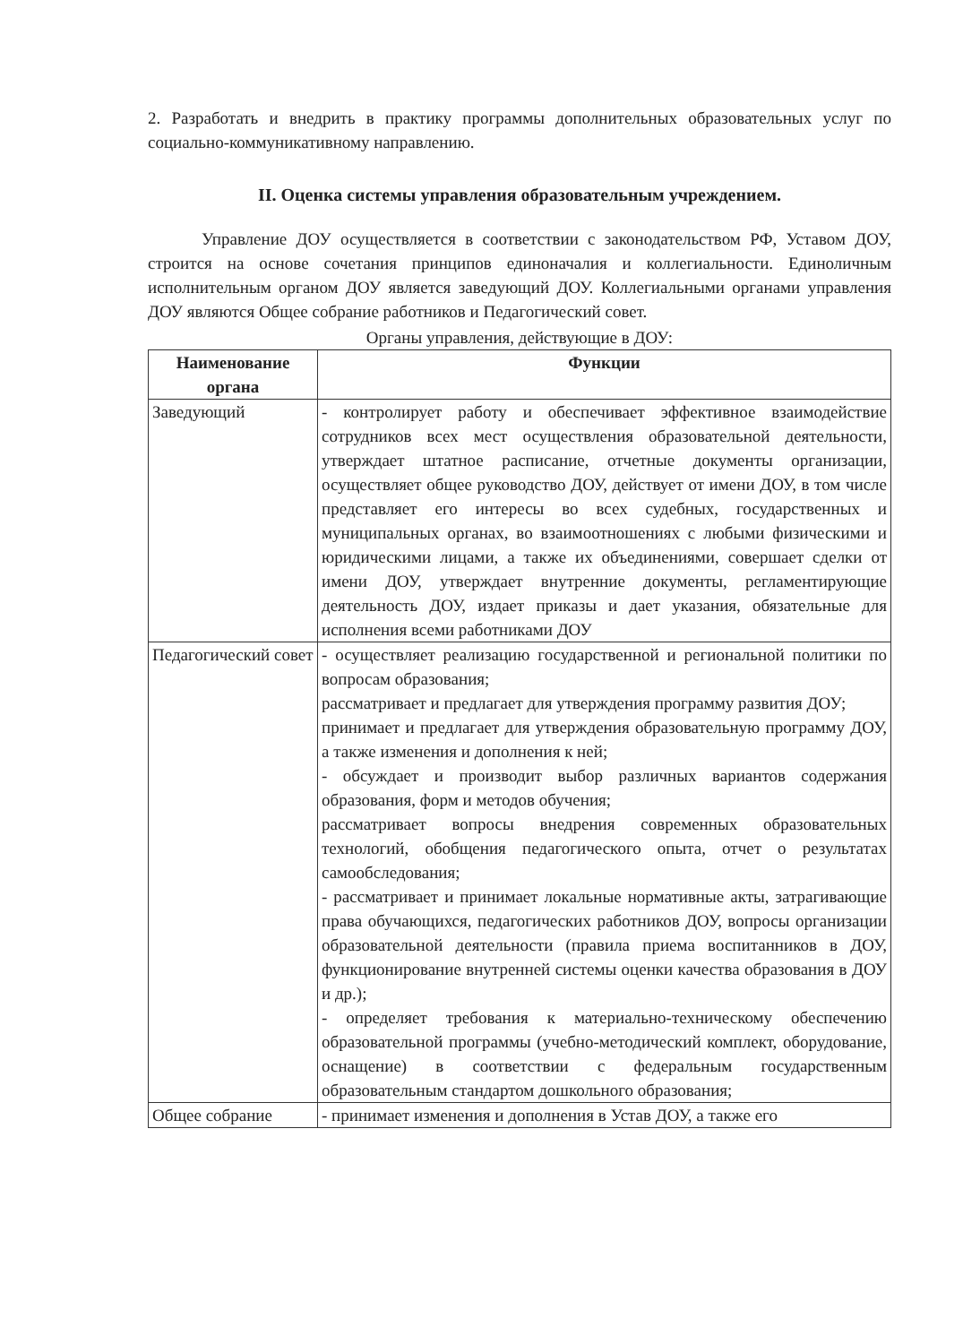2. Разработать и внедрить в практику программы дополнительных образовательных услуг по социально-коммуникативному направлению.
II. Оценка системы управления образовательным учреждением.
Управление ДОУ осуществляется в соответствии с законодательством РФ, Уставом ДОУ, строится на основе сочетания принципов единоначалия и коллегиальности. Единоличным исполнительным органом ДОУ является заведующий ДОУ. Коллегиальными органами управления ДОУ являются Общее собрание работников и Педагогический совет.
Органы управления, действующие в ДОУ:
| Наименование органа | Функции |
| --- | --- |
| Заведующий | - контролирует работу и обеспечивает эффективное взаимодействие сотрудников всех мест осуществления образовательной деятельности, утверждает штатное расписание, отчетные документы организации, осуществляет общее руководство ДОУ, действует от имени ДОУ, в том числе представляет его интересы во всех судебных, государственных и муниципальных органах, во взаимоотношениях с любыми физическими и юридическими лицами, а также их объединениями, совершает сделки от имени ДОУ, утверждает внутренние документы, регламентирующие деятельность ДОУ, издает приказы и дает указания, обязательные для исполнения всеми работниками ДОУ |
| Педагогический совет | - осуществляет реализацию государственной и региональной политики по вопросам образования; рассматривает и предлагает для утверждения программу развития ДОУ; принимает и предлагает для утверждения образовательную программу ДОУ, а также изменения и дополнения к ней; - обсуждает и производит выбор различных вариантов содержания образования, форм и методов обучения; рассматривает вопросы внедрения современных образовательных технологий, обобщения педагогического опыта, отчет о результатах самообследования; - рассматривает и принимает локальные нормативные акты, затрагивающие права обучающихся, педагогических работников ДОУ, вопросы организации образовательной деятельности (правила приема воспитанников в ДОУ, функционирование внутренней системы оценки качества образования в ДОУ и др.); - определяет требования к материально-техническому обеспечению образовательной программы (учебно-методический комплект, оборудование, оснащение) в соответствии с федеральным государственным образовательным стандартом дошкольного образования; |
| Общее собрание | - принимает изменения и дополнения в Устав ДОУ, а также его |